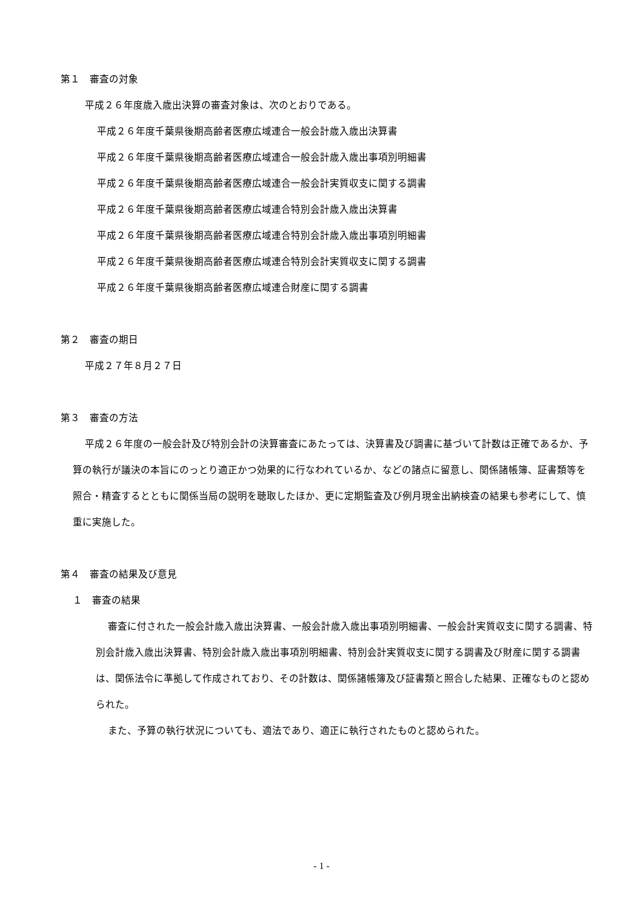第１　審査の対象
平成２６年度歳入歳出決算の審査対象は、次のとおりである。
平成２６年度千葉県後期高齢者医療広域連合一般会計歳入歳出決算書
平成２６年度千葉県後期高齢者医療広域連合一般会計歳入歳出事項別明細書
平成２６年度千葉県後期高齢者医療広域連合一般会計実質収支に関する調書
平成２６年度千葉県後期高齢者医療広域連合特別会計歳入歳出決算書
平成２６年度千葉県後期高齢者医療広域連合特別会計歳入歳出事項別明細書
平成２６年度千葉県後期高齢者医療広域連合特別会計実質収支に関する調書
平成２６年度千葉県後期高齢者医療広域連合財産に関する調書
第２　審査の期日
平成２７年８月２７日
第３　審査の方法
平成２６年度の一般会計及び特別会計の決算審査にあたっては、決算書及び調書に基づいて計数は正確であるか、予算の執行が議決の本旨にのっとり適正かつ効果的に行なわれているか、などの諸点に留意し、関係諸帳簿、証書類等を照合・精査するとともに関係当局の説明を聴取したほか、更に定期監査及び例月現金出納検査の結果も参考にして、慎重に実施した。
第４　審査の結果及び意見
１　審査の結果
審査に付された一般会計歳入歳出決算書、一般会計歳入歳出事項別明細書、一般会計実質収支に関する調書、特別会計歳入歳出決算書、特別会計歳入歳出事項別明細書、特別会計実質収支に関する調書及び財産に関する調書は、関係法令に準拠して作成されており、その計数は、関係諸帳簿及び証書類と照合した結果、正確なものと認められた。
また、予算の執行状況についても、適法であり、適正に執行されたものと認められた。
- 1 -